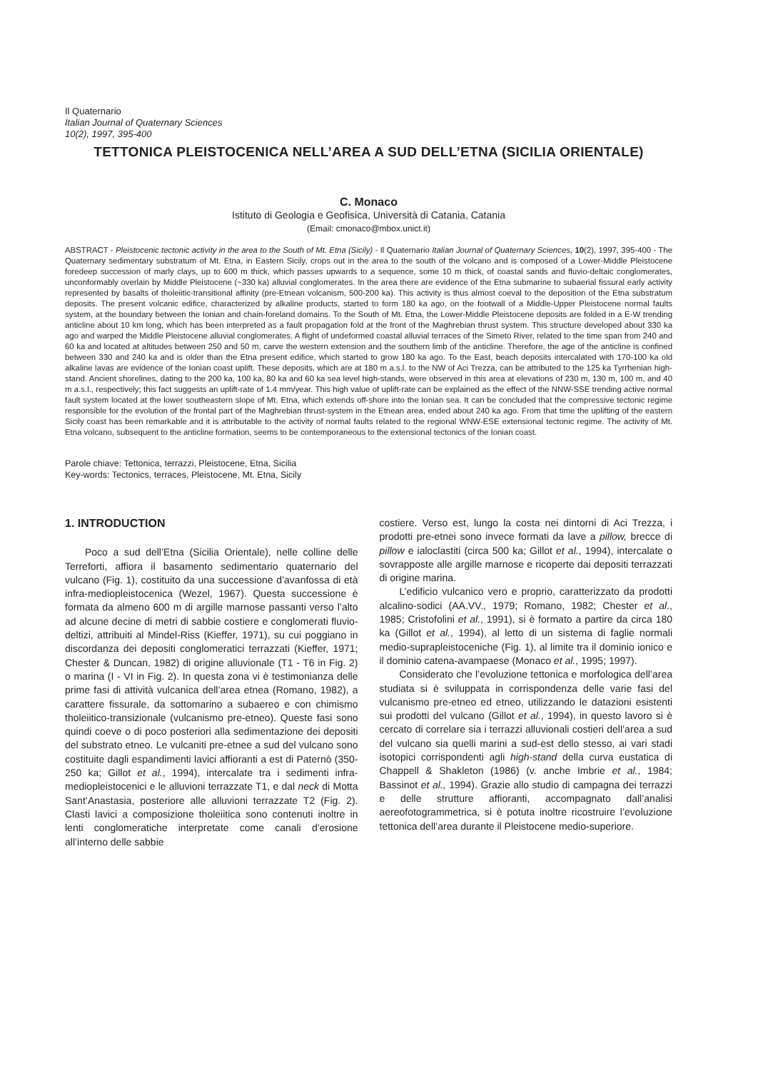Il Quaternario
Italian Journal of Quaternary Sciences
10(2), 1997, 395-400
TETTONICA PLEISTOCENICA NELL’AREA A SUD DELL’ETNA (SICILIA ORIENTALE)
C. Monaco
Istituto di Geologia e Geofisica, Università di Catania, Catania
(Email: cmonaco@mbox.unict.it)
ABSTRACT - Pleistocenic tectonic activity in the area to the South of Mt. Etna (Sicily) - Il Quaternario Italian Journal of Quaternary Sciences, 10(2), 1997, 395-400 - The Quaternary sedimentary substratum of Mt. Etna, in Eastern Sicily, crops out in the area to the south of the volcano and is composed of a Lower-Middle Pleistocene foredeep succession of marly clays, up to 600 m thick, which passes upwards to a sequence, some 10 m thick, of coastal sands and fluvio-deltaic conglomerates, unconformably overlain by Middle Pleistocene (~330 ka) alluvial conglomerates. In the area there are evidence of the Etna submarine to subaerial fissural early activity represented by basalts of tholeiitic-transitional affinity (pre-Etnean volcanism, 500-200 ka). This activity is thus almost coeval to the deposition of the Etna substratum deposits. The present volcanic edifice, characterized by alkaline products, started to form 180 ka ago, on the footwall of a Middle-Upper Pleistocene normal faults system, at the boundary between the Ionian and chain-foreland domains. To the South of Mt. Etna, the Lower-Middle Pleistocene deposits are folded in a E-W trending anticline about 10 km long, which has been interpreted as a fault propagation fold at the front of the Maghrebian thrust system. This structure developed about 330 ka ago and warped the Middle Pleistocene alluvial conglomerates. A flight of undeformed coastal alluvial terraces of the Simeto River, related to the time span from 240 and 60 ka and located at altitudes between 250 and 50 m, carve the western extension and the southern limb of the anticline. Therefore, the age of the anticline is confined between 330 and 240 ka and is older than the Etna present edifice, which started to grow 180 ka ago. To the East, beach deposits intercalated with 170-100 ka old alkaline lavas are evidence of the Ionian coast uplift. These deposits, which are at 180 m a.s.l. to the NW of Aci Trezza, can be attributed to the 125 ka Tyrrhenian high-stand. Ancient shorelines, dating to the 200 ka, 100 ka, 80 ka and 60 ka sea level high-stands, were observed in this area at elevations of 230 m, 130 m, 100 m, and 40 m a.s.l., respectively; this fact suggests an uplift-rate of 1.4 mm/year. This high value of uplift-rate can be explained as the effect of the NNW-SSE trending active normal fault system located at the lower southeastern slope of Mt. Etna, which extends off-shore into the Ionian sea. It can be concluded that the compressive tectonic regime responsible for the evolution of the frontal part of the Maghrebian thrust-system in the Etnean area, ended about 240 ka ago. From that time the uplifting of the eastern Sicily coast has been remarkable and it is attributable to the activity of normal faults related to the regional WNW-ESE extensional tectonic regime. The activity of Mt. Etna volcano, subsequent to the anticline formation, seems to be contemporaneous to the extensional tectonics of the Ionian coast.
Parole chiave: Tettonica, terrazzi, Pleistocene, Etna, Sicilia
Key-words: Tectonics, terraces, Pleistocene, Mt. Etna, Sicily
1. INTRODUCTION
Poco a sud dell’Etna (Sicilia Orientale), nelle colline delle Terreforti, affiora il basamento sedimentario quaternario del vulcano (Fig. 1), costituito da una successione d’avanfossa di età infra-mediopleistocenica (Wezel, 1967). Questa successione è formata da almeno 600 m di argille marnose passanti verso l’alto ad alcune decine di metri di sabbie costiere e conglomerati fluvio-deltizi, attribuiti al Mindel-Riss (Kieffer, 1971), su cui poggiano in discordanza dei depositi conglomeratici terrazzati (Kieffer, 1971; Chester & Duncan, 1982) di origine alluvionale (T1 - T6 in Fig. 2) o marina (I - VI in Fig. 2). In questa zona vi è testimonianza delle prime fasi di attività vulcanica dell’area etnea (Romano, 1982), a carattere fissurale, da sottomarino a subaereo e con chimismo tholeiitico-transizionale (vulcanismo pre-etneo). Queste fasi sono quindi coeve o di poco posteriori alla sedimentazione dei depositi del substrato etneo. Le vulcaniti pre-etnee a sud del vulcano sono costituite dagli espandimenti lavici affioranti a est di Paternò (350-250 ka; Gillot et al., 1994), intercalate tra i sedimenti infra-mediopleistocenici e le alluvioni terrazzate T1, e dal neck di Motta Sant’Anastasia, posteriore alle alluvioni terrazzate T2 (Fig. 2). Clasti lavici a composizione tholeiitica sono contenuti inoltre in lenti conglomeratiche interpretate come canali d’erosione all’interno delle sabbie
costiere. Verso est, lungo la costa nei dintorni di Aci Trezza, i prodotti pre-etnei sono invece formati da lave a pillow, brecce di pillow e ialoclastiti (circa 500 ka; Gillot et al., 1994), intercalate o sovrapposte alle argille marnose e ricoperte dai depositi terrazzati di origine marina.
L’edificio vulcanico vero e proprio, caratterizzato da prodotti alcalino-sodici (AA.VV., 1979; Romano, 1982; Chester et al., 1985; Cristofolini et al., 1991), si è formato a partire da circa 180 ka (Gillot et al., 1994), al letto di un sistema di faglie normali medio-suprapleistoceniche (Fig. 1), al limite tra il dominio ionico e il dominio catena-avampaese (Monaco et al., 1995; 1997).
Considerato che l’evoluzione tettonica e morfologica dell’area studiata si è sviluppata in corrispondenza delle varie fasi del vulcanismo pre-etneo ed etneo, utilizzando le datazioni esistenti sui prodotti del vulcano (Gillot et al., 1994), in questo lavoro si è cercato di correlare sia i terrazzi alluvionali costieri dell’area a sud del vulcano sia quelli marini a sud-est dello stesso, ai vari stadi isotopici corrispondenti agli high-stand della curva eustatica di Chappell & Shakleton (1986) (v. anche Imbrie et al., 1984; Bassinot et al., 1994). Grazie allo studio di campagna dei terrazzi e delle strutture affioranti, accompagnato dall’analisi aereofotogrammetrica, si è potuta inoltre ricostruire l’evoluzione tettonica dell’area durante il Pleistocene medio-superiore.